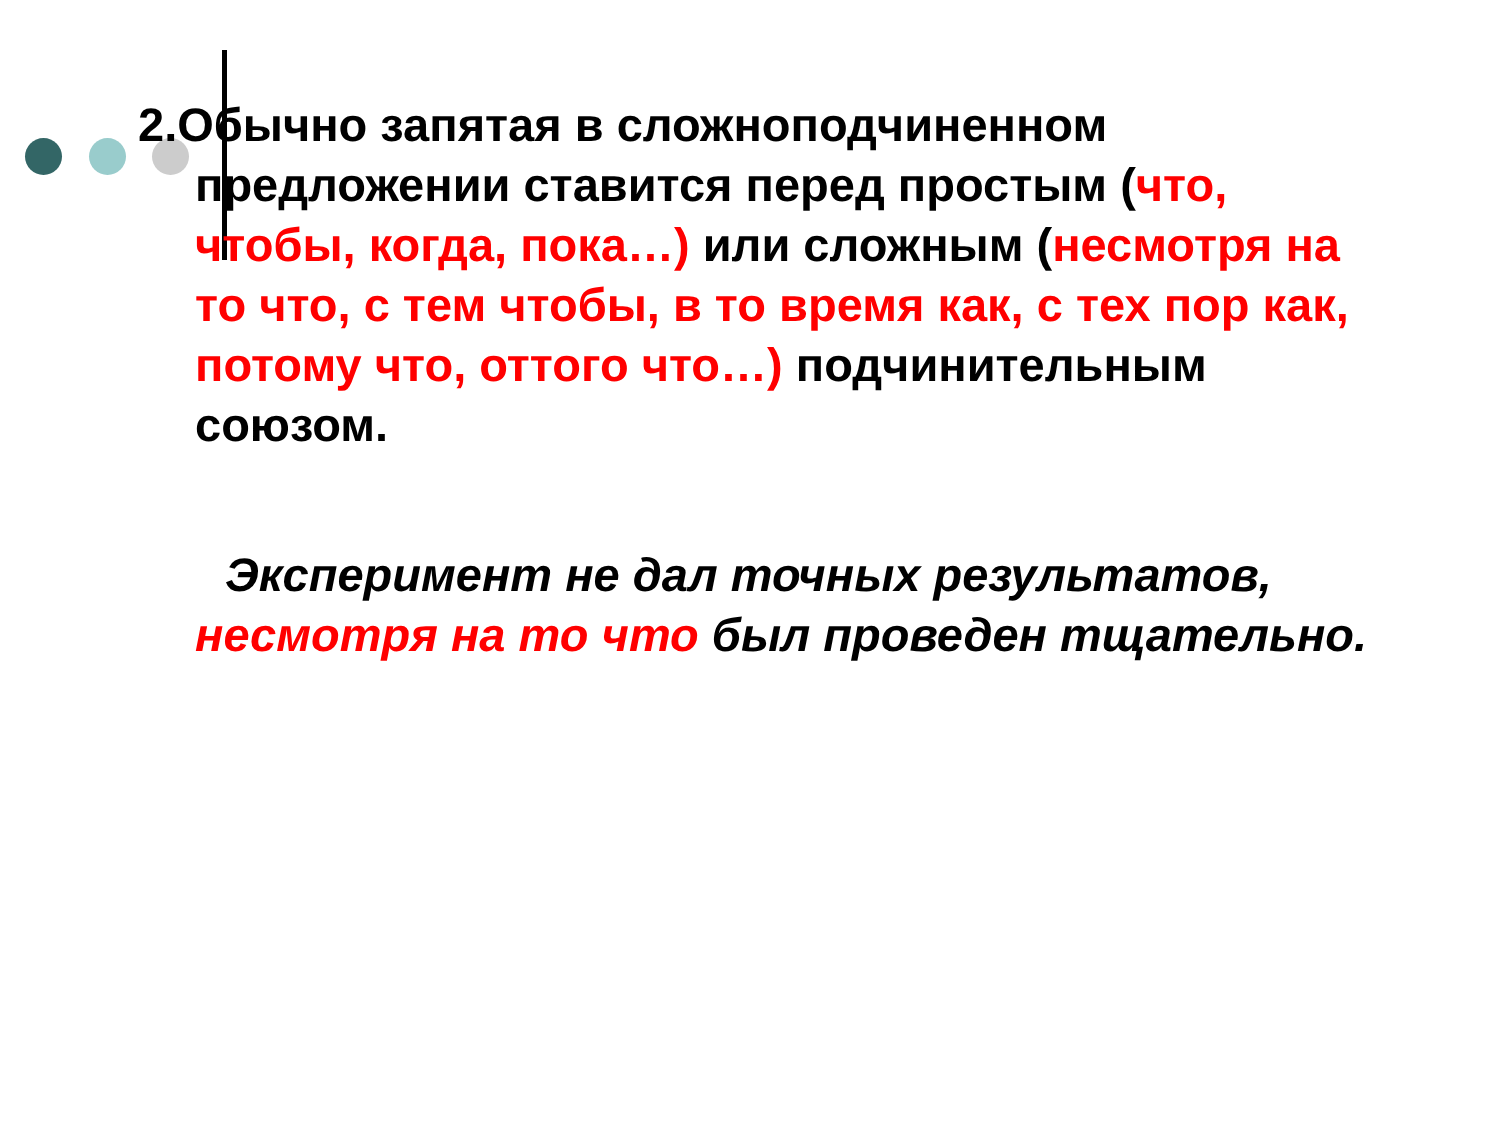2.Обычно запятая в сложноподчиненном предложении ставится перед простым (что, чтобы, когда, пока…) или сложным (несмотря на то что, с тем чтобы, в то время как, с тех пор как, потому что, оттого что…) подчинительным союзом.
Эксперимент не дал точных результатов, несмотря на то что был проведен тщательно.